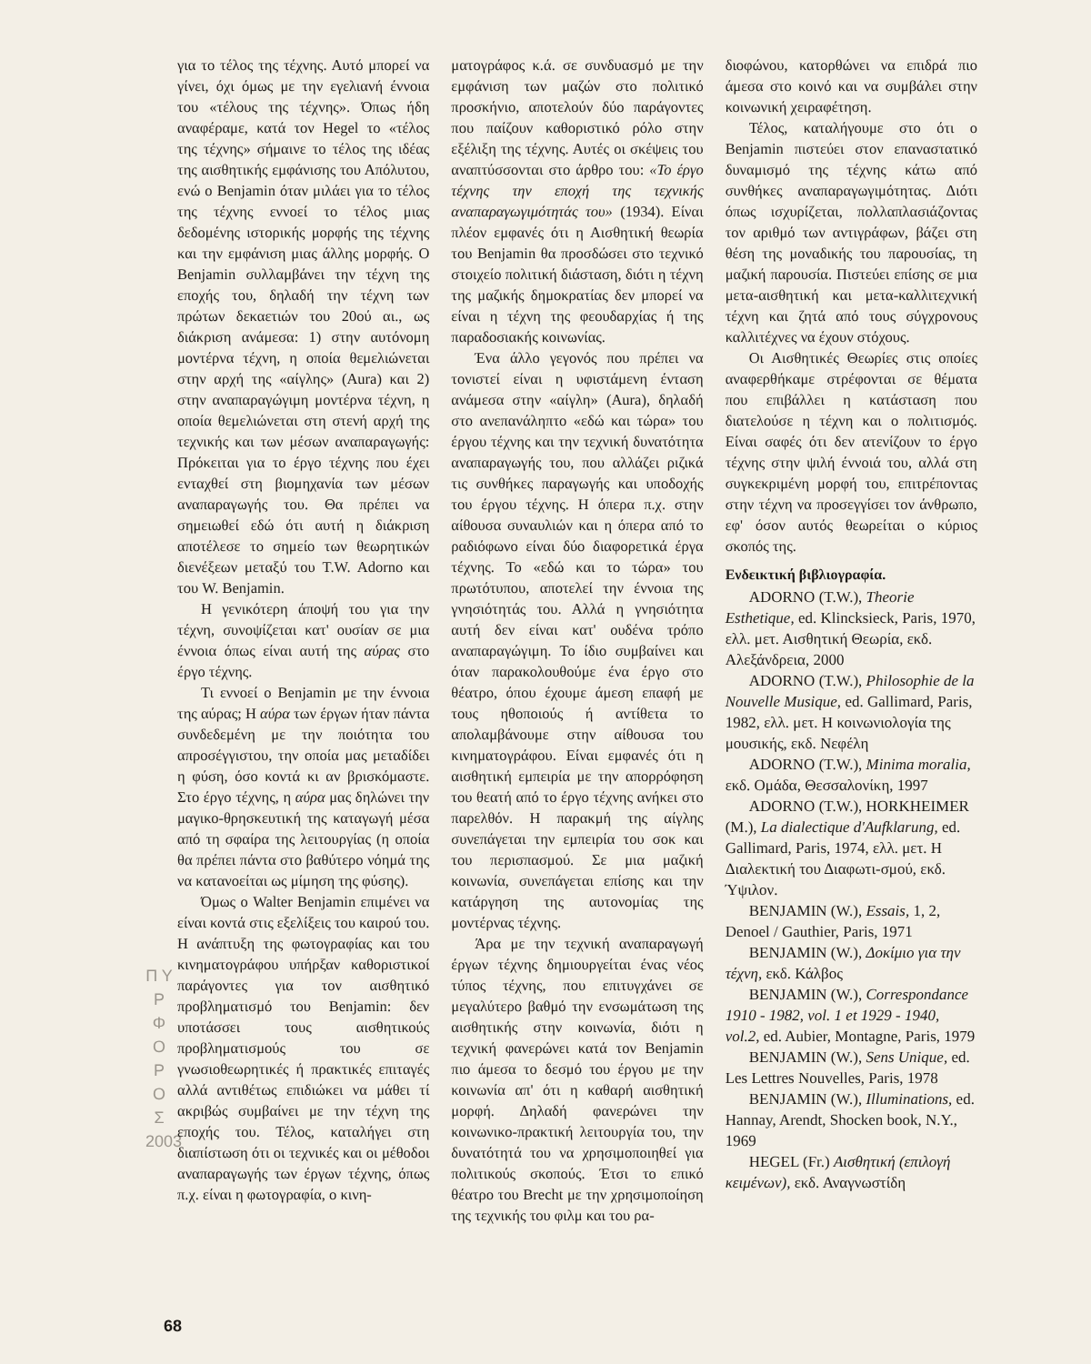Π Υ Ρ Φ Ο Ρ Ο Σ 2003
για το τέλος της τέχνης. Αυτό μπορεί να γίνει, όχι όμως με την εγελιανή έννοια του «τέλους της τέχνης». Όπως ήδη αναφέραμε, κατά τον Hegel το «τέλος της τέχνης» σήμαινε το τέλος της ιδέας της αισθητικής εμφάνισης του Απόλυτου, ενώ ο Benjamin όταν μιλάει για το τέλος της τέχνης εννοεί το τέλος μιας δεδομένης ιστορικής μορφής της τέχνης και την εμφάνιση μιας άλλης μορφής. Ο Benjamin συλλαμβάνει την τέχνη της εποχής του, δηλαδή την τέχνη των πρώτων δεκαετιών του 20ού αι., ως διάκριση ανάμεσα: 1) στην αυτόνομη μοντέρνα τέχνη, η οποία θεμελιώνεται στην αρχή της «αίγλης» (Aura) και 2) στην αναπαραγώγιμη μοντέρνα τέχνη, η οποία θεμελιώνεται στη στενή αρχή της τεχνικής και των μέσων αναπαραγωγής: Πρόκειται για το έργο τέχνης που έχει ενταχθεί στη βιομηχανία των μέσων αναπαραγωγής του. Θα πρέπει να σημειωθεί εδώ ότι αυτή η διάκριση αποτέλεσε το σημείο των θεωρητικών διενέξεων μεταξύ του T.W. Adorno και του W. Benjamin.
Η γενικότερη άποψή του για την τέχνη, συνοψίζεται κατ' ουσίαν σε μια έννοια όπως είναι αυτή της αύρας στο έργο τέχνης.
Τι εννοεί ο Benjamin με την έννοια της αύρας; Η αύρα των έργων ήταν πάντα συνδεδεμένη με την ποιότητα του απροσέγγιστου, την οποία μας μεταδίδει η φύση, όσο κοντά κι αν βρισκόμαστε. Στο έργο τέχνης, η αύρα μας δηλώνει την μαγικο-θρησκευτική της καταγωγή μέσα από τη σφαίρα της λειτουργίας (η οποία θα πρέπει πάντα στο βαθύτερο νόημά της να κατανοείται ως μίμηση της φύσης).
Όμως ο Walter Benjamin επιμένει να είναι κοντά στις εξελίξεις του καιρού του. Η ανάπτυξη της φωτογραφίας και του κινηματογράφου υπήρξαν καθοριστικοί παράγοντες για τον αισθητικό προβληματισμό του Benjamin: δεν υποτάσσει τους αισθητικούς προβληματισμούς του σε γνωσιοθεωρητικές ή πρακτικές επιταγές αλλά αντιθέτως επιδιώκει να μάθει τί ακριβώς συμβαίνει με την τέχνη της εποχής του. Τέλος, καταλήγει στη διαπίστωση ότι οι τεχνικές και οι μέθοδοι αναπαραγωγής των έργων τέχνης, όπως π.χ. είναι η φωτογραφία, ο κινη-
ματογράφος κ.ά. σε συνδυασμό με την εμφάνιση των μαζών στο πολιτικό προσκήνιο, αποτελούν δύο παράγοντες που παίζουν καθοριστικό ρόλο στην εξέλιξη της τέχνης. Αυτές οι σκέψεις του αναπτύσσονται στο άρθρο του: «Το έργο τέχνης την εποχή της τεχνικής αναπαραγωγιμότητάς του» (1934). Είναι πλέον εμφανές ότι η Αισθητική θεωρία του Benjamin θα προσδώσει στο τεχνικό στοιχείο πολιτική διάσταση, διότι η τέχνη της μαζικής δημοκρατίας δεν μπορεί να είναι η τέχνη της φεουδαρχίας ή της παραδοσιακής κοινωνίας.
Ένα άλλο γεγονός που πρέπει να τονιστεί είναι η υφιστάμενη ένταση ανάμεσα στην «αίγλη» (Aura), δηλαδή στο ανεπανάληπτο «εδώ και τώρα» του έργου τέχνης και την τεχνική δυνατότητα αναπαραγωγής του, που αλλάζει ριζικά τις συνθήκες παραγωγής και υποδοχής του έργου τέχνης. Η όπερα π.χ. στην αίθουσα συναυλιών και η όπερα από το ραδιόφωνο είναι δύο διαφορετικά έργα τέχνης. Το «εδώ και το τώρα» του πρωτότυπου, αποτελεί την έννοια της γνησιότητάς του. Αλλά η γνησιότητα αυτή δεν είναι κατ' ουδένα τρόπο αναπαραγώγιμη. Το ίδιο συμβαίνει και όταν παρακολουθούμε ένα έργο στο θέατρο, όπου έχουμε άμεση επαφή με τους ηθοποιούς ή αντίθετα το απολαμβάνουμε στην αίθουσα του κινηματογράφου. Είναι εμφανές ότι η αισθητική εμπειρία με την απορρόφηση του θεατή από το έργο τέχνης ανήκει στο παρελθόν. Η παρακμή της αίγλης συνεπάγεται την εμπειρία του σοκ και του περισπασμού. Σε μια μαζική κοινωνία, συνεπάγεται επίσης και την κατάργηση της αυτονομίας της μοντέρνας τέχνης.
Άρα με την τεχνική αναπαραγωγή έργων τέχνης δημιουργείται ένας νέος τύπος τέχνης, που επιτυγχάνει σε μεγαλύτερο βαθμό την ενσωμάτωση της αισθητικής στην κοινωνία, διότι η τεχνική φανερώνει κατά τον Benjamin πιο άμεσα το δεσμό του έργου με την κοινωνία απ' ότι η καθαρή αισθητική μορφή. Δηλαδή φανερώνει την κοινωνικο-πρακτική λειτουργία του, την δυνατότητά του να χρησιμοποιηθεί για πολιτικούς σκοπούς. Έτσι το επικό θέατρο του Brecht με την χρησιμοποίηση της τεχνικής του φιλμ και του ρα-
διοφώνου, κατορθώνει να επιδρά πιο άμεσα στο κοινό και να συμβάλει στην κοινωνική χειραφέτηση.
Τέλος, καταλήγουμε στο ότι ο Benjamin πιστεύει στον επαναστατικό δυναμισμό της τέχνης κάτω από συνθήκες αναπαραγωγιμότητας. Διότι όπως ισχυρίζεται, πολλαπλασιάζοντας τον αριθμό των αντιγράφων, βάζει στη θέση της μοναδικής του παρουσίας, τη μαζική παρουσία. Πιστεύει επίσης σε μια μετα-αισθητική και μετα-καλλιτεχνική τέχνη και ζητά από τους σύγχρονους καλλιτέχνες να έχουν στόχους.
Οι Αισθητικές Θεωρίες στις οποίες αναφερθήκαμε στρέφονται σε θέματα που επιβάλλει η κατάσταση που διατελούσε η τέχνη και ο πολιτισμός. Είναι σαφές ότι δεν ατενίζουν το έργο τέχνης στην ψιλή έννοιά του, αλλά στη συγκεκριμένη μορφή του, επιτρέποντας στην τέχνη να προσεγγίσει τον άνθρωπο, εφ' όσον αυτός θεωρείται ο κύριος σκοπός της.
Ενδεικτική βιβλιογραφία.
ADORNO (T.W.), Theorie Esthetique, ed. Klincksieck, Paris, 1970, ελλ. μετ. Αισθητική Θεωρία, εκδ. Αλεξάνδρεια, 2000
ADORNO (T.W.), Philosophie de la Nouvelle Musique, ed. Gallimard, Paris, 1982, ελλ. μετ. Η κοινωνιολογία της μουσικής, εκδ. Νεφέλη
ADORNO (T.W.), Minima moralia, εκδ. Ομάδα, Θεσσαλονίκη, 1997
ADORNO (T.W.), HORKHEIMER (M.), La dialectique d'Aufklarung, ed. Gallimard, Paris, 1974, ελλ. μετ. Η Διαλεκτική του Διαφωτι-σμού, εκδ. Ύψιλον.
BENJAMIN (W.), Essais, 1, 2, Denoel / Gauthier, Paris, 1971
BENJAMIN (W.), Δοκίμιο για την τέχνη, εκδ. Κάλβος
BENJAMIN (W.), Correspondance 1910 - 1982, vol. 1 et 1929 - 1940, vol.2, ed. Aubier, Montagne, Paris, 1979
BENJAMIN (W.), Sens Unique, ed. Les Lettres Nouvelles, Paris, 1978
BENJAMIN (W.), Illuminations, ed. Hannay, Arendt, Shocken book, N.Y., 1969
HEGEL (Fr.) Αισθητική (επιλογή κειμένων), εκδ. Αναγνωστίδη
68